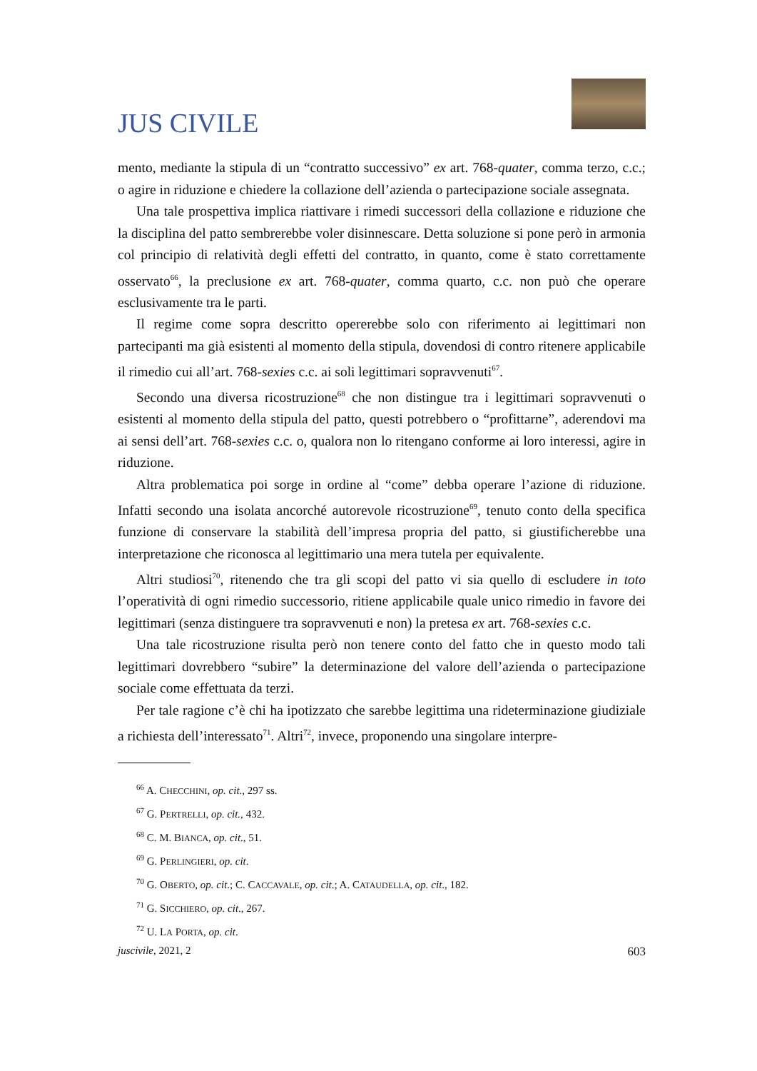JUS CIVILE
mento, mediante la stipula di un “contratto successivo” ex art. 768-quater, comma terzo, c.c.; o agire in riduzione e chiedere la collazione dell’azienda o partecipazione sociale assegnata.
Una tale prospettiva implica riattivare i rimedi successori della collazione e riduzione che la disciplina del patto sembrerebbe voler disinnescare. Detta soluzione si pone però in armonia col principio di relatività degli effetti del contratto, in quanto, come è stato correttamente osservato<sup>66</sup>, la preclusione ex art. 768-quater, comma quarto, c.c. non può che operare esclusivamente tra le parti.
Il regime come sopra descritto opererebbe solo con riferimento ai legittimari non partecipanti ma già esistenti al momento della stipula, dovendosi di contro ritenere applicabile il rimedio cui all’art. 768-sexies c.c. ai soli legittimari sopravvenuti<sup>67</sup>.
Secondo una diversa ricostruzione<sup>68</sup> che non distingue tra i legittimari sopravvenuti o esistenti al momento della stipula del patto, questi potrebbero o “profittarne”, aderendovi ma ai sensi dell’art. 768-sexies c.c. o, qualora non lo ritengano conforme ai loro interessi, agire in riduzione.
Altra problematica poi sorge in ordine al “come” debba operare l’azione di riduzione. Infatti secondo una isolata ancorché autorevole ricostruzione<sup>69</sup>, tenuto conto della specifica funzione di conservare la stabilità dell’impresa propria del patto, si giustificherebbe una interpretazione che riconosca al legittimario una mera tutela per equivalente.
Altri studiosi<sup>70</sup>, ritenendo che tra gli scopi del patto vi sia quello di escludere in toto l’operatività di ogni rimedio successorio, ritiene applicabile quale unico rimedio in favore dei legittimari (senza distinguere tra sopravvenuti e non) la pretesa ex art. 768-sexies c.c.
Una tale ricostruzione risulta però non tenere conto del fatto che in questo modo tali legittimari dovrebbero “subire” la determinazione del valore dell’azienda o partecipazione sociale come effettuata da terzi.
Per tale ragione c’è chi ha ipotizzato che sarebbe legittima una rideterminazione giudiziale a richiesta dell’interessato<sup>71</sup>. Altri<sup>72</sup>, invece, proponendo una singolare interpre-
<sup>66</sup> A. CHECCHINI, op. cit., 297 ss.
<sup>67</sup> G. PERTRELLI, op. cit., 432.
<sup>68</sup> C. M. BIANCA, op. cit., 51.
<sup>69</sup> G. PERLINGIERI, op. cit.
<sup>70</sup> G. OBERTO, op. cit.; C. CACCAVALE, op. cit.; A. CATAUDELLA, op. cit., 182.
<sup>71</sup> G. SICCHIERO, op. cit., 267.
<sup>72</sup> U. LA PORTA, op. cit.
juscivile, 2021, 2 603